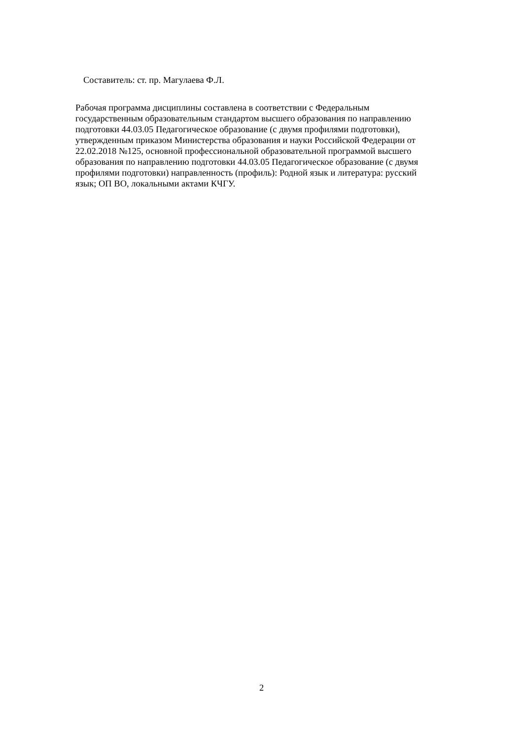Составитель: ст. пр. Магулаева Ф.Л.
Рабочая программа дисциплины составлена в соответствии с Федеральным
государственным образовательным стандартом высшего образования по направлению
подготовки 44.03.05 Педагогическое образование (с двумя профилями подготовки),
утвержденным приказом Министерства образования и науки Российской Федерации от
22.02.2018 №125, основной профессиональной образовательной программой высшего
образования по направлению подготовки 44.03.05 Педагогическое образование (с двумя
профилями подготовки) направленность (профиль): Родной язык и литература: русский
язык; ОП ВО, локальными актами КЧГУ.
2